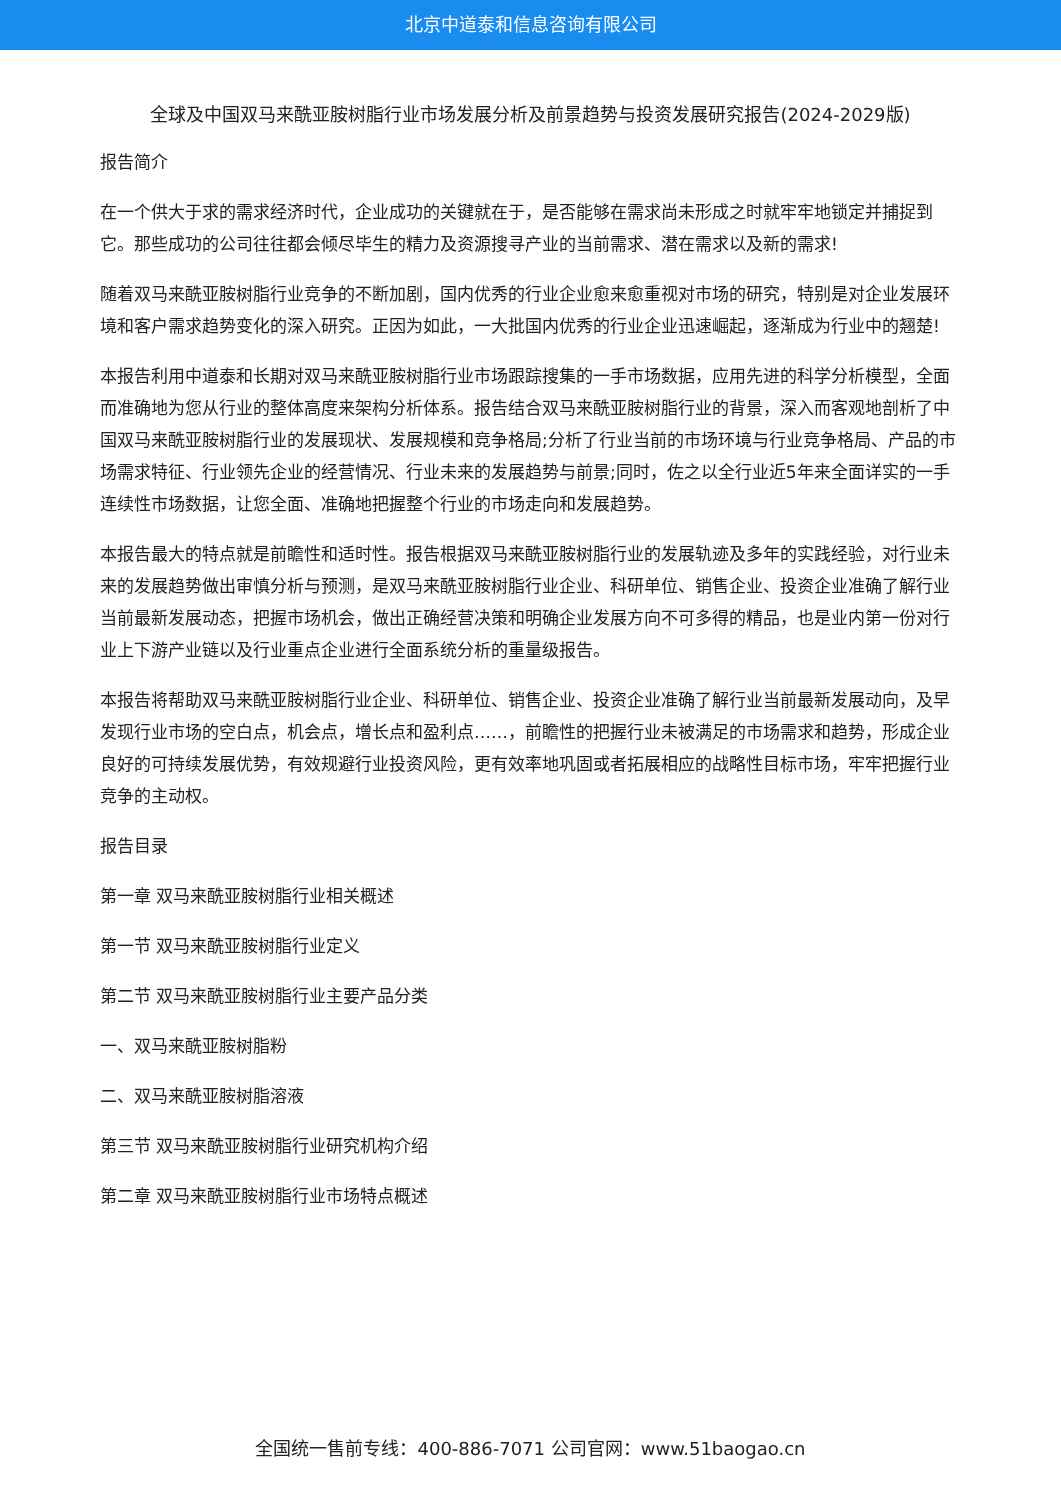北京中道泰和信息咨询有限公司
全球及中国双马来酰亚胺树脂行业市场发展分析及前景趋势与投资发展研究报告(2024-2029版)
报告简介
在一个供大于求的需求经济时代，企业成功的关键就在于，是否能够在需求尚未形成之时就牢牢地锁定并捕捉到它。那些成功的公司往往都会倾尽毕生的精力及资源搜寻产业的当前需求、潜在需求以及新的需求!
随着双马来酰亚胺树脂行业竞争的不断加剧，国内优秀的行业企业愈来愈重视对市场的研究，特别是对企业发展环境和客户需求趋势变化的深入研究。正因为如此，一大批国内优秀的行业企业迅速崛起，逐渐成为行业中的翘楚!
本报告利用中道泰和长期对双马来酰亚胺树脂行业市场跟踪搜集的一手市场数据，应用先进的科学分析模型，全面而准确地为您从行业的整体高度来架构分析体系。报告结合双马来酰亚胺树脂行业的背景，深入而客观地剖析了中国双马来酰亚胺树脂行业的发展现状、发展规模和竞争格局;分析了行业当前的市场环境与行业竞争格局、产品的市场需求特征、行业领先企业的经营情况、行业未来的发展趋势与前景;同时，佐之以全行业近5年来全面详实的一手连续性市场数据，让您全面、准确地把握整个行业的市场走向和发展趋势。
本报告最大的特点就是前瞻性和适时性。报告根据双马来酰亚胺树脂行业的发展轨迹及多年的实践经验，对行业未来的发展趋势做出审慎分析与预测，是双马来酰亚胺树脂行业企业、科研单位、销售企业、投资企业准确了解行业当前最新发展动态，把握市场机会，做出正确经营决策和明确企业发展方向不可多得的精品，也是业内第一份对行业上下游产业链以及行业重点企业进行全面系统分析的重量级报告。
本报告将帮助双马来酰亚胺树脂行业企业、科研单位、销售企业、投资企业准确了解行业当前最新发展动向，及早发现行业市场的空白点，机会点，增长点和盈利点……，前瞻性的把握行业未被满足的市场需求和趋势，形成企业良好的可持续发展优势，有效规避行业投资风险，更有效率地巩固或者拓展相应的战略性目标市场，牢牢把握行业竞争的主动权。
报告目录
第一章 双马来酰亚胺树脂行业相关概述
第一节 双马来酰亚胺树脂行业定义
第二节 双马来酰亚胺树脂行业主要产品分类
一、双马来酰亚胺树脂粉
二、双马来酰亚胺树脂溶液
第三节 双马来酰亚胺树脂行业研究机构介绍
第二章 双马来酰亚胺树脂行业市场特点概述
全国统一售前专线：400-886-7071 公司官网：www.51baogao.cn